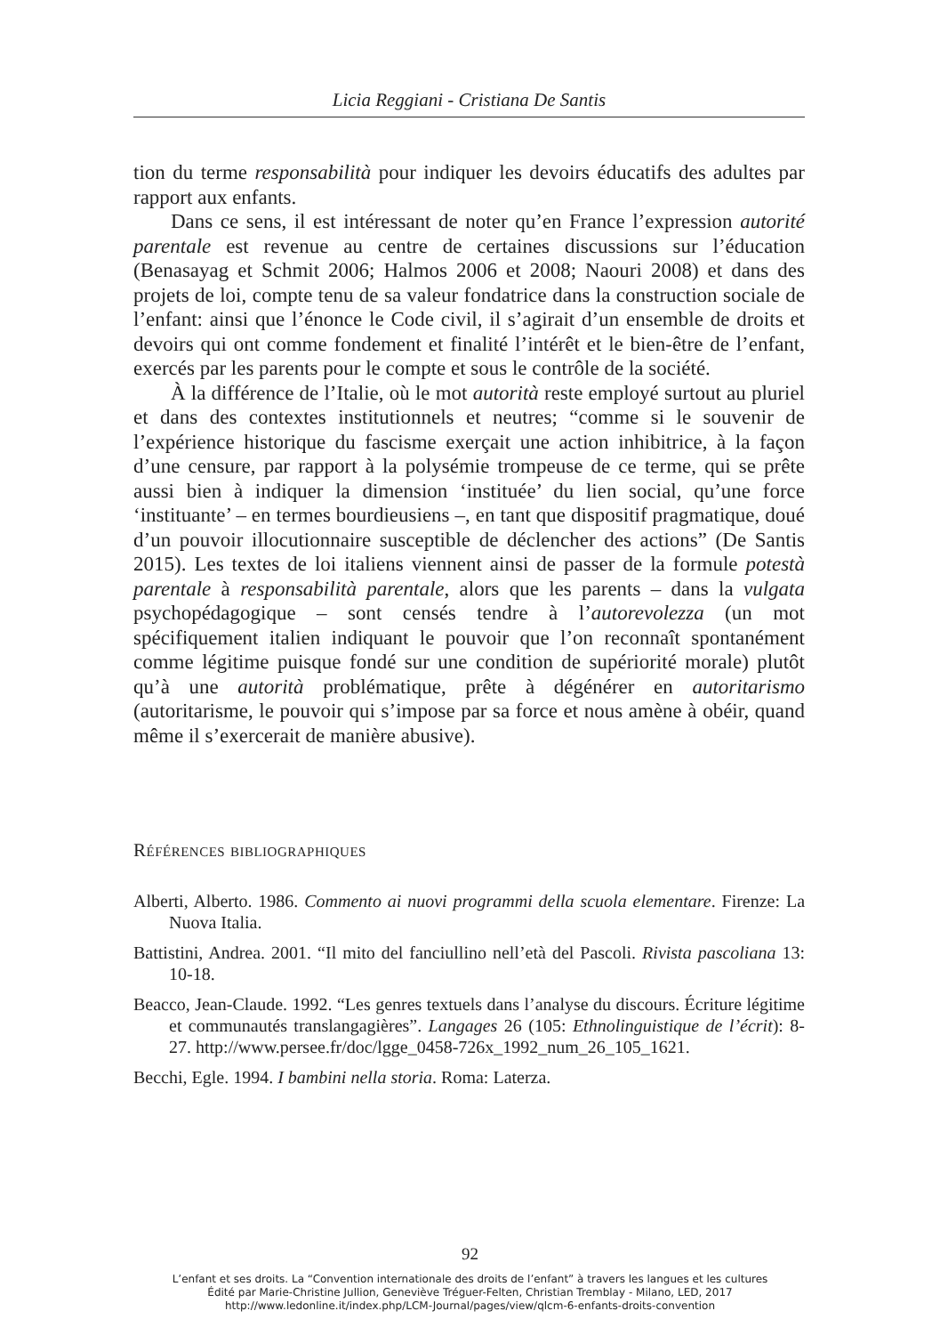Licia Reggiani - Cristiana De Santis
tion du terme responsabilità pour indiquer les devoirs éducatifs des adultes par rapport aux enfants.
Dans ce sens, il est intéressant de noter qu’en France l’expression autorité parentale est revenue au centre de certaines discussions sur l’éducation (Benasayag et Schmit 2006; Halmos 2006 et 2008; Naouri 2008) et dans des projets de loi, compte tenu de sa valeur fondatrice dans la construction sociale de l’enfant: ainsi que l’énonce le Code civil, il s’agirait d’un ensemble de droits et devoirs qui ont comme fondement et finalité l’intérêt et le bien-être de l’enfant, exercés par les parents pour le compte et sous le contrôle de la société.
À la différence de l’Italie, où le mot autorità reste employé surtout au pluriel et dans des contextes institutionnels et neutres; “comme si le souvenir de l’expérience historique du fascisme exerçait une action inhibitrice, à la façon d’une censure, par rapport à la polysémie trompeuse de ce terme, qui se prête aussi bien à indiquer la dimension ‘instituée’ du lien social, qu’une force ‘instituante’ – en termes bourdieusiens –, en tant que dispositif pragmatique, doué d’un pouvoir illocutionnaire susceptible de déclencher des actions” (De Santis 2015). Les textes de loi italiens viennent ainsi de passer de la formule potestà parentale à responsabilità parentale, alors que les parents – dans la vulgata psychopédagogique – sont censés tendre à l’autorevolezza (un mot spécifiquement italien indiquant le pouvoir que l’on reconnaît spontanément comme légitime puisque fondé sur une condition de supériorité morale) plutôt qu’à une autorità problématique, prête à dégénérer en autoritarismo (autoritarisme, le pouvoir qui s’impose par sa force et nous amène à obéir, quand même il s’exercerait de manière abusive).
Références bibliographiques
Alberti, Alberto. 1986. Commento ai nuovi programmi della scuola elementare. Firenze: La Nuova Italia.
Battistini, Andrea. 2001. “Il mito del fanciullino nell’età del Pascoli. Rivista pascoliana 13: 10-18.
Beacco, Jean-Claude. 1992. “Les genres textuels dans l’analyse du discours. Écriture légitime et communautés translangagières”. Langages 26 (105: Ethnolinguistique de l’écrit): 8-27. http://www.persee.fr/doc/lgge_0458-726x_1992_num_26_105_1621.
Becchi, Egle. 1994. I bambini nella storia. Roma: Laterza.
92
L’enfant et ses droits. La “Convention internationale des droits de l’enfant” à travers les langues et les cultures
Édité par Marie-Christine Jullion, Geneviève Tréguer-Felten, Christian Tremblay - Milano, LED, 2017
http://www.ledonline.it/index.php/LCM-Journal/pages/view/qlcm-6-enfants-droits-convention